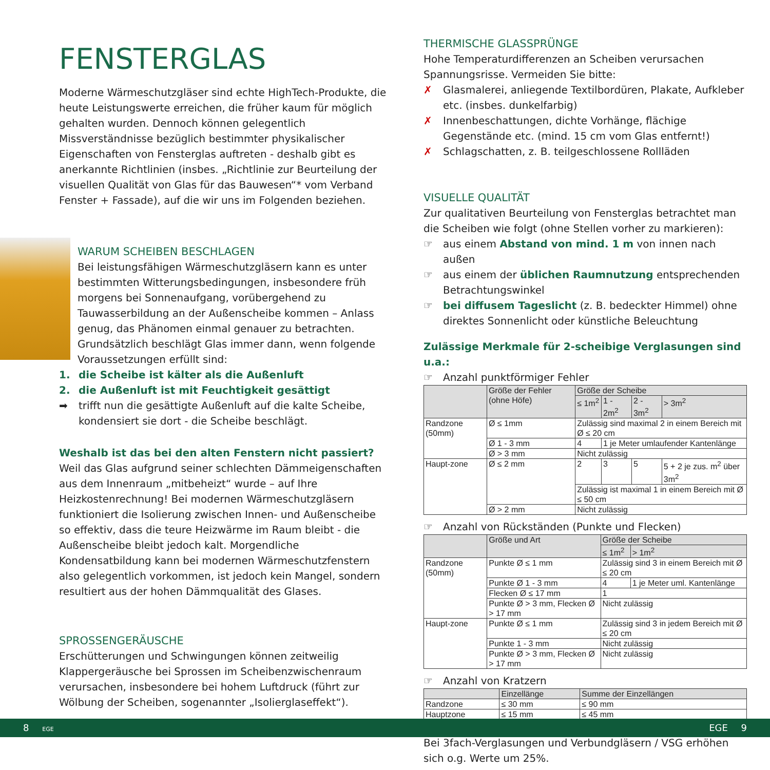FENSTERGLAS
Moderne Wärmeschutzgläser sind echte HighTech-Produkte, die heute Leistungswerte erreichen, die früher kaum für möglich gehalten wurden. Dennoch können gelegentlich Missverständnisse bezüglich bestimmter physikalischer Eigenschaften von Fensterglas auftreten - deshalb gibt es anerkannte Richtlinien (insbes. „Richtlinie zur Beurteilung der visuellen Qualität von Glas für das Bauwesen“* vom Verband Fenster + Fassade), auf die wir uns im Folgenden beziehen.
WARUM SCHEIBEN BESCHLAGEN
Bei leistungsfähigen Wärmeschutzgläsern kann es unter bestimmten Witterungsbedingungen, insbesondere früh morgens bei Sonnenaufgang, vorübergehend zu Tauwasserbildung an der Außenscheibe kommen – Anlass genug, das Phänomen einmal genauer zu betrachten.
Grundsätzlich beschlägt Glas immer dann, wenn folgende Voraussetzungen erfüllt sind:
1. die Scheibe ist kälter als die Außenluft
2. die Außenluft ist mit Feuchtigkeit gesättigt
➡ trifft nun die gesättigte Außenluft auf die kalte Scheibe, kondensiert sie dort - die Scheibe beschlägt.
Weshalb ist das bei den alten Fenstern nicht passiert?
Weil das Glas aufgrund seiner schlechten Dämmeigenschaften aus dem Innenraum „mitbeheizt“ wurde – auf Ihre Heizkostenrechnung! Bei modernen Wärmeschutzgläsern funktioniert die Isolierung zwischen Innen- und Außenscheibe so effektiv, dass die teure Heizwärme im Raum bleibt - die Außenscheibe bleibt jedoch kalt. Morgendliche Kondensatbildung kann bei modernen Wärmeschutzfenstern also gelegentlich vorkommen, ist jedoch kein Mangel, sondern resultiert aus der hohen Dämmqualität des Glases.
SPROSSENGERÄUSCHE
Erschütterungen und Schwingungen können zeitweilig Klappergeräusche bei Sprossen im Scheibenzwischenraum verursachen, insbesondere bei hohem Luftdruck (führt zur Wölbung der Scheiben, sogenannter „Isolierglaseffekt“).
THERMISCHE GLASSPRÜNGE
Hohe Temperaturdifferenzen an Scheiben verursachen Spannungsrisse. Vermeiden Sie bitte:
✗ Glasmalerei, anliegende Textilbordüren, Plakate, Aufkleber etc. (insbes. dunkelfarbig)
✗ Innenbeschattungen, dichte Vorhänge, flächige Gegenstände etc. (mind. 15 cm vom Glas entfernt!)
✗ Schlagschatten, z. B. teilgeschlossene Rollläden
VISUELLE QUALITÄT
Zur qualitativen Beurteilung von Fensterglas betrachtet man die Scheiben wie folgt (ohne Stellen vorher zu markieren):
☞ aus einem Abstand von mind. 1 m von innen nach außen
☞ aus einem der üblichen Raumnutzung entsprechenden Betrachtungswinkel
☞ bei diffusem Tageslicht (z. B. bedeckter Himmel) ohne direktes Sonnenlicht oder künstliche Beleuchtung
Zulässige Merkmale für 2-scheibige Verglasungen sind u.a.:
☞ Anzahl punktförmiger Fehler
| | Größe der Fehler (ohne Höfe) | Größe der Scheibe | | | |
| --- | --- | --- | --- | --- | --- |
| | | ≤ 1m<sup>2</sup> | 1 - 2m<sup>2</sup> | 2 - 3m<sup>2</sup> | > 3m<sup>2</sup> |
| Randzone (50mm) | Ø ≤ 1mm | Zulässig sind maximal 2 in einem Bereich mit Ø ≤ 20 cm | | | |
| | Ø 1 - 3 mm | 4 | 1 je Meter umlaufender Kantenlänge | | |
| | Ø > 3 mm | Nicht zulässig | | | |
| Haupt-zone | Ø ≤ 2 mm | 2 | 3 | 5 | 5 + 2 je zus. m<sup>2</sup> über 3m<sup>2</sup> |
| | | Zulässig ist maximal 1 in einem Bereich mit Ø ≤ 50 cm | | | |
| | Ø > 2 mm | Nicht zulässig | | | |
☞ Anzahl von Rückständen (Punkte und Flecken)
| | Größe und Art | Größe der Scheibe | |
| --- | --- | --- | --- |
| | | ≤ 1m<sup>2</sup> | > 1m<sup>2</sup> |
| Randzone (50mm) | Punkte Ø ≤ 1 mm | Zulässig sind 3 in einem Bereich mit Ø ≤ 20 cm | |
| | Punkte Ø 1 - 3 mm | 4 | 1 je Meter uml. Kantenlänge |
| | Flecken Ø ≤ 17 mm | 1 | |
| | Punkte Ø > 3 mm, Flecken Ø > 17 mm | Nicht zulässig | |
| Haupt-zone | Punkte Ø ≤ 1 mm | Zulässig sind 3 in jedem Bereich mit Ø ≤ 20 cm | |
| | Punkte 1 - 3 mm | Nicht zulässig | |
| | Punkte Ø > 3 mm, Flecken Ø > 17 mm | Nicht zulässig | |
☞ Anzahl von Kratzern
| | Einzellänge | Summe der Einzellängen |
| --- | --- | --- |
| Randzone | ≤ 30 mm | ≤ 90 mm |
| Hauptzone | ≤ 15 mm | ≤ 45 mm |
Bei 3fach-Verglasungen und Verbundgläsern / VSG erhöhen sich o.g. Werte um 25%.
8 EGE EGE 9